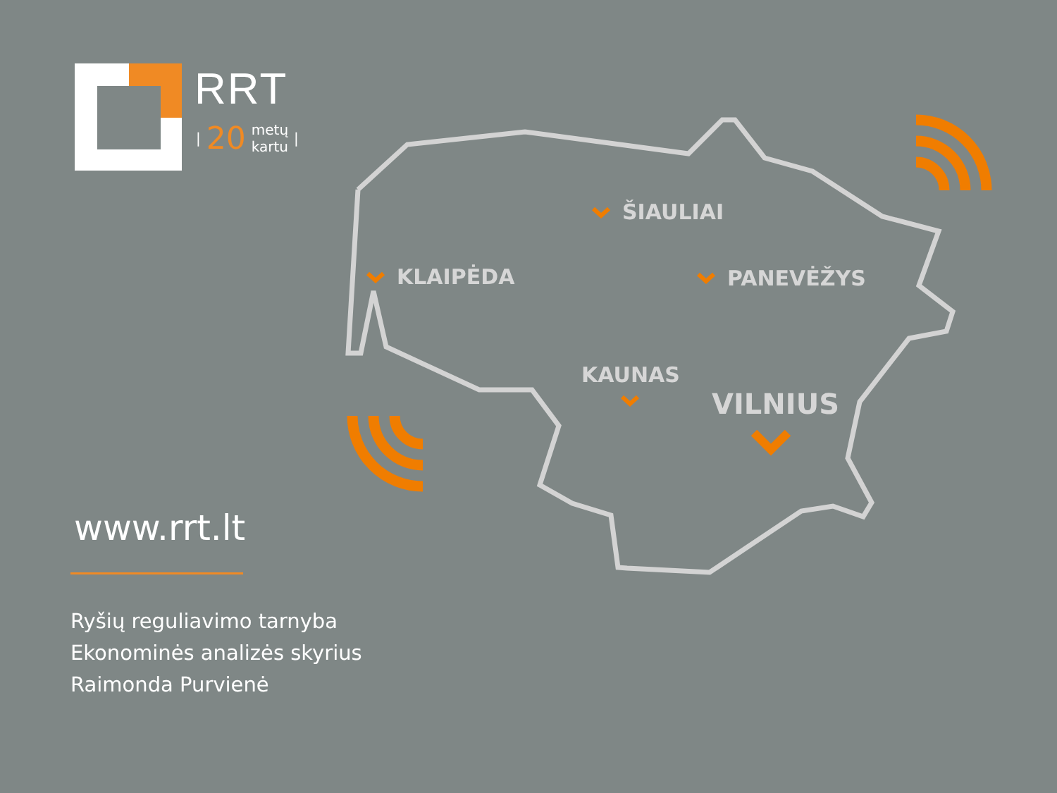ŠIAULIAI
KLAIPĖDA PANEVĖŽYS
KAUNAS
VILNIUS
RRT
| 20 metų
kartu |
www.rrt.lt
Ryšių reguliavimo tarnyba
Ekonominės analizės skyrius
Raimonda Purvienė